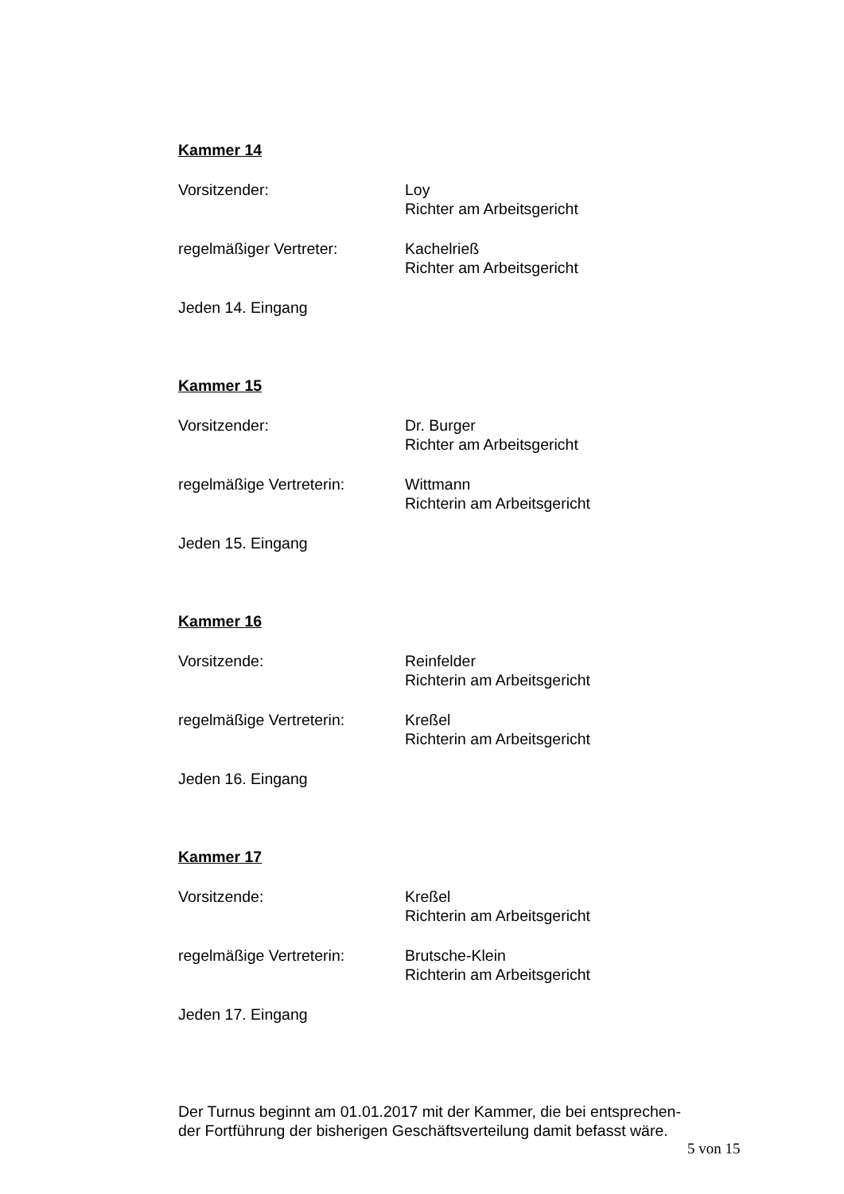Kammer 14
Vorsitzender: Loy
Richter am Arbeitsgericht
regelmäßiger Vertreter: Kachelrieß
Richter am Arbeitsgericht
Jeden 14. Eingang
Kammer 15
Vorsitzender: Dr. Burger
Richter am Arbeitsgericht
regelmäßige Vertreterin: Wittmann
Richterin am Arbeitsgericht
Jeden 15. Eingang
Kammer 16
Vorsitzende: Reinfelder
Richterin am Arbeitsgericht
regelmäßige Vertreterin: Kreßel
Richterin am Arbeitsgericht
Jeden 16. Eingang
Kammer 17
Vorsitzende: Kreßel
Richterin am Arbeitsgericht
regelmäßige Vertreterin: Brutsche-Klein
Richterin am Arbeitsgericht
Jeden 17. Eingang
Der Turnus beginnt am 01.01.2017 mit der Kammer, die bei entsprechen-
der Fortführung der bisherigen Geschäftsverteilung damit befasst wäre.
5 von 15